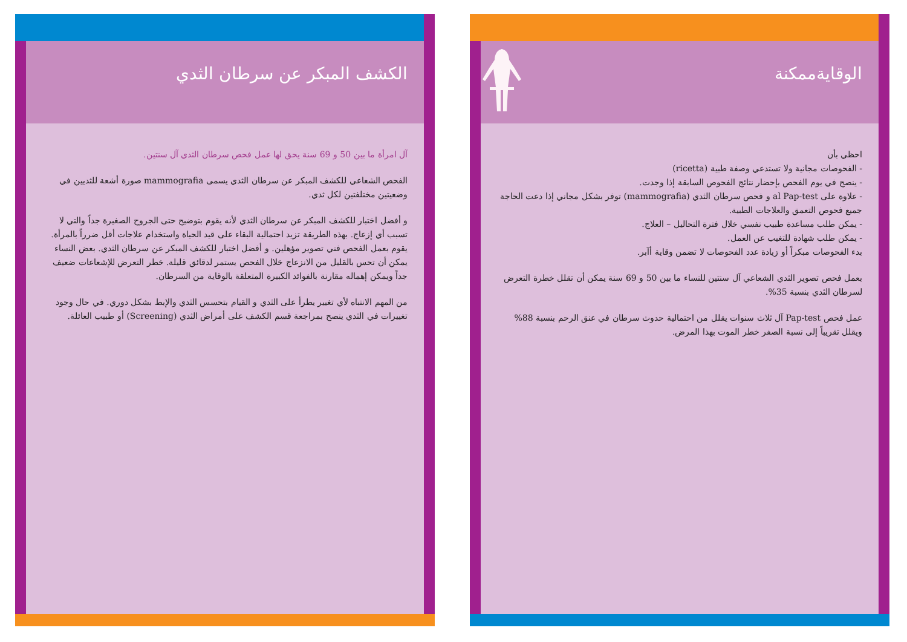الكشف المبكر عن سرطان الثدي
آل امرأة ما بين 50 و 69 سنة يحق لها عمل فحص سرطان الثدي آل سنتين.
الفحص الشعاعي للكشف المبكر عن سرطان الثدي يسمى mammografia صورة أشعة للثديين في وضعيتين مختلفتين لكل ثدي.
و أفضل اختبار للكشف المبكر عن سرطان الثدي لأنه يقوم بتوضيح حتى الجروح الصغيرة جداً والتي لا تسبب أي إزعاج. بهذه الطريقة تزيد احتمالية البقاء على قيد الحياة واستخدام علاجات أقل ضرراً بالمرأة. يقوم بعمل الفحص فني تصوير مؤهلين. و أفضل اختبار للكشف المبكر عن سرطان الثدي. بعض النساء يمكن أن تحس بالقليل من الانزعاج خلال الفحص يستمر لدقائق قليلة. خطر التعرض للإشعاعات ضعيف جداً ويمكن إهماله مقارنة بالفوائد الكبيرة المتعلقة بالوقاية من السرطان.
من المهم الانتباه لأي تغيير يطرأ على الثدي و القيام بتحسس الثدي والإبط بشكل دوري. في حال وجود تغييرات في الثدي ينصح بمراجعة قسم الكشف على أمراض الثدي (Screening) أو طبيب العائلة.
الوقايةممكنة
احظي بأن
- الفحوصات مجانية ولا تستدعي وصفة طبية (ricetta)
- ينصح في يوم الفحص بإحضار نتائج الفحوص السابقة إذا وجدت.
- علاوة على al Pap-test و فحص سرطان الثدي (mammografia) توفر بشكل مجاني إذا دعت الحاجة جميع فحوص التعمق والعلاجات الطبية.
- يمكن طلب مساعدة طبيب نفسي خلال فترة التحاليل – العلاج.
- يمكن طلب شهادة للتغيب عن العمل.
بدء الفحوصات مبكراً أو زيادة عدد الفحوصات لا تضمن وقاية أآبر.
بعمل فحص تصوير الثدي الشعاعي آل سنتين للنساء ما بين 50 و 69 سنة يمكن أن تقلل خطرة التعرض لسرطان الثدي بنسبة 35%.
عمل فحص Pap-test آل ثلاث سنوات يقلل من احتمالية حدوث سرطان في عنق الرحم بنسبة 88% ويقلل تقريباً إلى نسبة الصفر خطر الموت بهذا المرض.